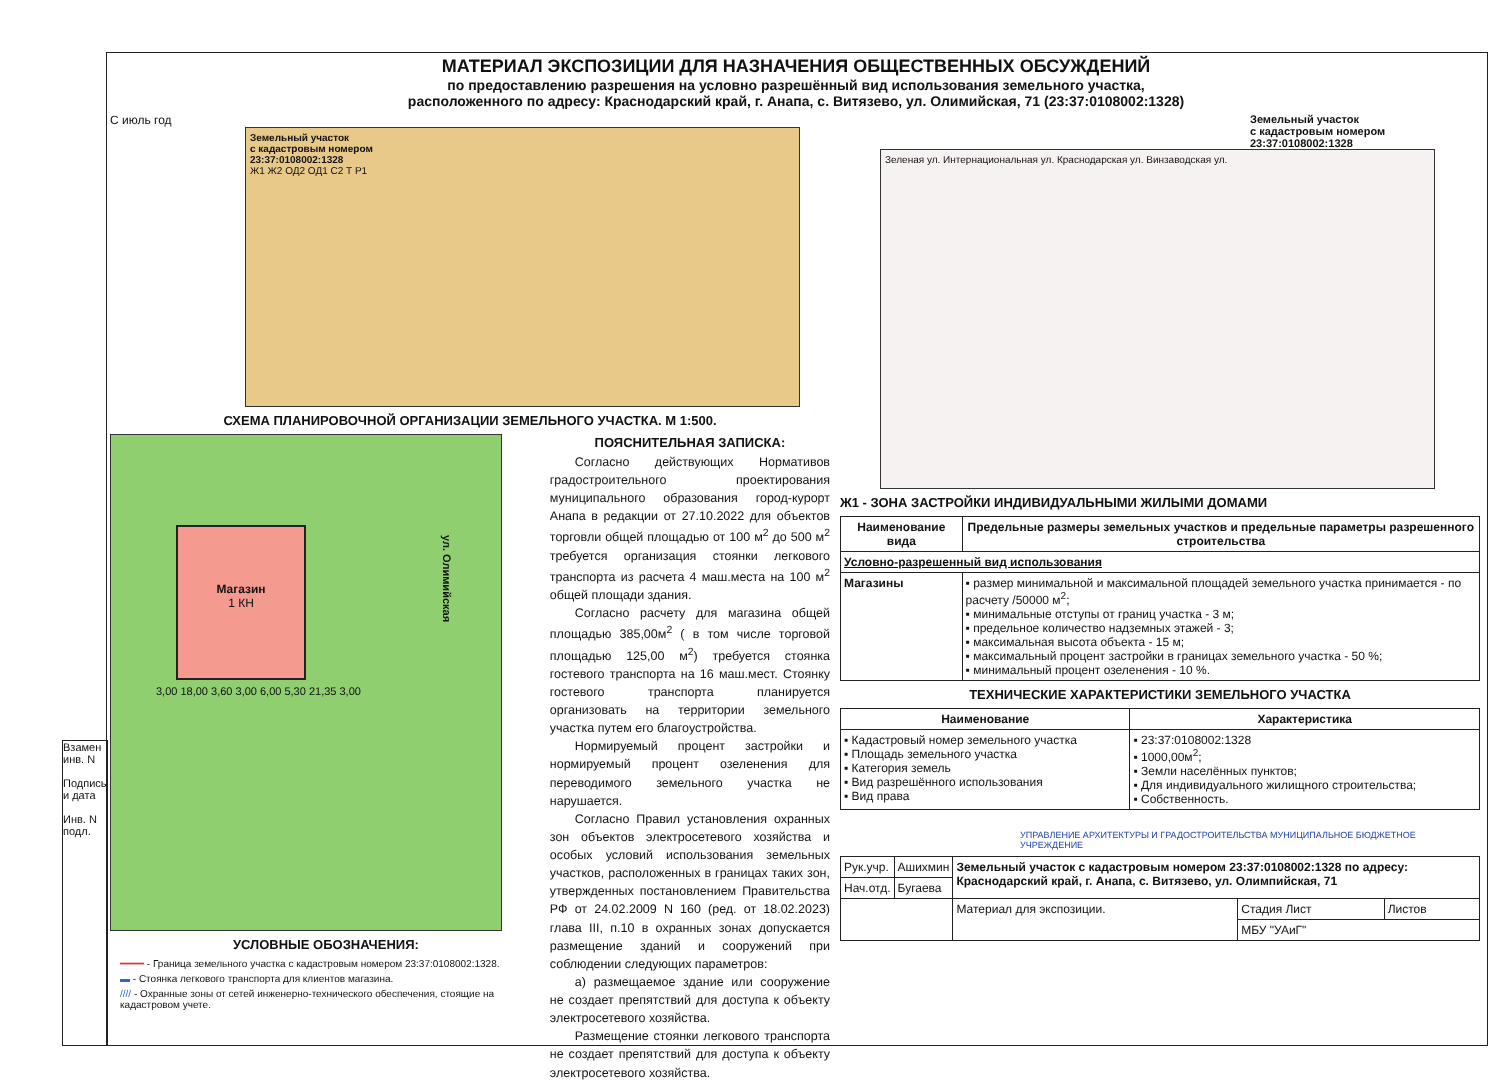Взамен инв. N
Подпись и дата
Инв. N подл.
МАТЕРИАЛ ЭКСПОЗИЦИИ ДЛЯ НАЗНАЧЕНИЯ ОБЩЕСТВЕННЫХ ОБСУЖДЕНИЙ
по предоставлению разрешения на условно разрешённый вид использования земельного участка,
расположенного по адресу: Краснодарский край, г. Анапа, с. Витязево, ул. Олимийская, 71 (23:37:0108002:1328)
С июль год
Земельный участок
с кадастровым номером
23:37:0108002:1328
Ж1 Ж2 ОД2 ОД1 С2 Т Р1
СХЕМА ПЛАНИРОВОЧНОЙ ОРГАНИЗАЦИИ ЗЕМЕЛЬНОГО УЧАСТКА. М 1:500.
Магазин
1 КН
ул. Олимийская
3,00 18,00 3,60 3,00 6,00 5,30 21,35 3,00
УСЛОВНЫЕ ОБОЗНАЧЕНИЯ:
━━━━ - Граница земельного участка с кадастровым номером 23:37:0108002:1328.
▬ - Стоянка легкового транспорта для клиентов магазина.
//// - Охранные зоны от сетей инженерно-технического обеспечения, стоящие на кадастровом учете.
ПОЯСНИТЕЛЬНАЯ ЗАПИСКА:
Согласно действующих Нормативов градостроительного проектирования муниципального образования город-курорт Анапа в редакции от 27.10.2022 для объектов торговли общей площадью от 100 м<sup>2</sup> до 500 м<sup>2</sup> требуется организация стоянки легкового транспорта из расчета 4 маш.места на 100 м<sup>2</sup> общей площади здания.
Согласно расчету для магазина общей площадью 385,00м<sup>2</sup> ( в том числе торговой площадью 125,00 м<sup>2</sup>) требуется стоянка гостевого транспорта на 16 маш.мест. Стоянку гостевого транспорта планируется организовать на территории земельного участка путем его благоустройства.
Нормируемый процент застройки и нормируемый процент озеленения для переводимого земельного участка не нарушается.
Согласно Правил установления охранных зон объектов электросетевого хозяйства и особых условий использования земельных участков, расположенных в границах таких зон, утвержденных постановлением Правительства РФ от 24.02.2009 N 160 (ред. от 18.02.2023) глава III, п.10 в охранных зонах допускается размещение зданий и сооружений при соблюдении следующих параметров:
а) размещаемое здание или сооружение не создает препятствий для доступа к объекту электросетевого хозяйства.
Размещение стоянки легкового транспорта не создает препятствий для доступа к объекту электросетевого хозяйства.
Земельный участок
с кадастровым номером
23:37:0108002:1328
Зеленая ул. Интернациональная ул. Краснодарская ул. Винзаводская ул.
Ж1 - ЗОНА ЗАСТРОЙКИ ИНДИВИДУАЛЬНЫМИ ЖИЛЫМИ ДОМАМИ
| Наименование вида | Предельные размеры земельных участков и предельные параметры разрешенного строительства |
| --- | --- |
| Условно-разрешенный вид использования | |
| Магазины | ▪ размер минимальной и максимальной площадей земельного участка принимается - по расчету /50000 м<sup>2</sup>; ▪ минимальные отступы от границ участка - 3 м; ▪ предельное количество надземных этажей - 3; ▪ максимальная высота объекта - 15 м; ▪ максимальный процент застройки в границах земельного участка - 50 %; ▪ минимальный процент озеленения - 10 %. |
ТЕХНИЧЕСКИЕ ХАРАКТЕРИСТИКИ ЗЕМЕЛЬНОГО УЧАСТКА
| Наименование | Характеристика |
| --- | --- |
| ▪ Кадастровый номер земельного участка ▪ Площадь земельного участка ▪ Категория земель ▪ Вид разрешённого использования ▪ Вид права | ▪ 23:37:0108002:1328 ▪ 1000,00м<sup>2</sup>; ▪ Земли населённых пунктов; ▪ Для индивидуального жилищного строительства; ▪ Собственность. |
УПРАВЛЕНИЕ АРХИТЕКТУРЫ И ГРАДОСТРОИТЕЛЬСТВА МУНИЦИПАЛЬНОЕ БЮДЖЕТНОЕ УЧРЕЖДЕНИЕ
| Рук.учр. | Ашихмин | Земельный участок с кадастровым номером 23:37:0108002:1328 по адресу: Краснодарский край, г. Анапа, с. Витязево, ул. Олимпийская, 71 | | |
| Нач.отд. | Бугаева | | | |
| | | Материал для экспозиции. | Стадия Лист | Листов |
| | | | МБУ "УАиГ" | |